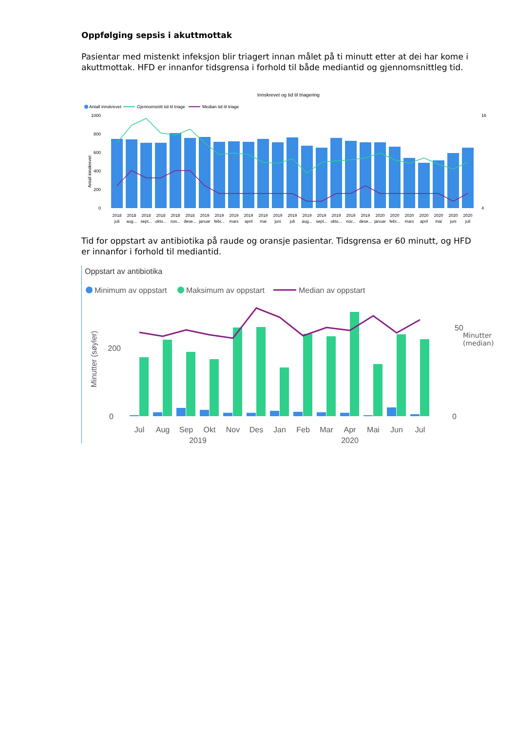Oppfølging sepsis i akuttmottak
Pasientar med mistenkt infeksjon blir triagert innan målet på ti minutt etter at dei har kome i akuttmottak. HFD er innanfor tidsgrensa i forhold til både mediantid og gjennomsnittleg tid.
Innskrevet og tid til triagering
Antall innskrevet
Gjennomsnitt tid til triage
Median tid til triage
1000
800
600
400
200
0
16
4
Antall innskrevet
2018
2018
2018
2018
2018
2018
2019
2019
2019
2019
2019
2019
2019
2019
2019
2019
2019
2019
2020
2020
2020
2020
2020
2020
2020
juli
aug...
sept...
okto...
nov...
dese...
januar
febr...
mars
april
mai
juni
juli
aug...
sept...
okto...
nov...
dese...
januar
febr...
mars
april
mai
juni
juli
Tid for oppstart av antibiotika på raude og oransje pasientar. Tidsgrensa er 60 minutt, og HFD er innanfor i forhold til mediantid.
Oppstart av antibiotika
Minimum av oppstart
Maksimum av oppstart
Median av oppstart
200
0
50
0
Minutter (søyler)
Jul
Aug
Sep
Okt
Nov
Des
Jan
Feb
Mar
Apr
Mai
Jun
Jul
2019
2020
Minutter (median)